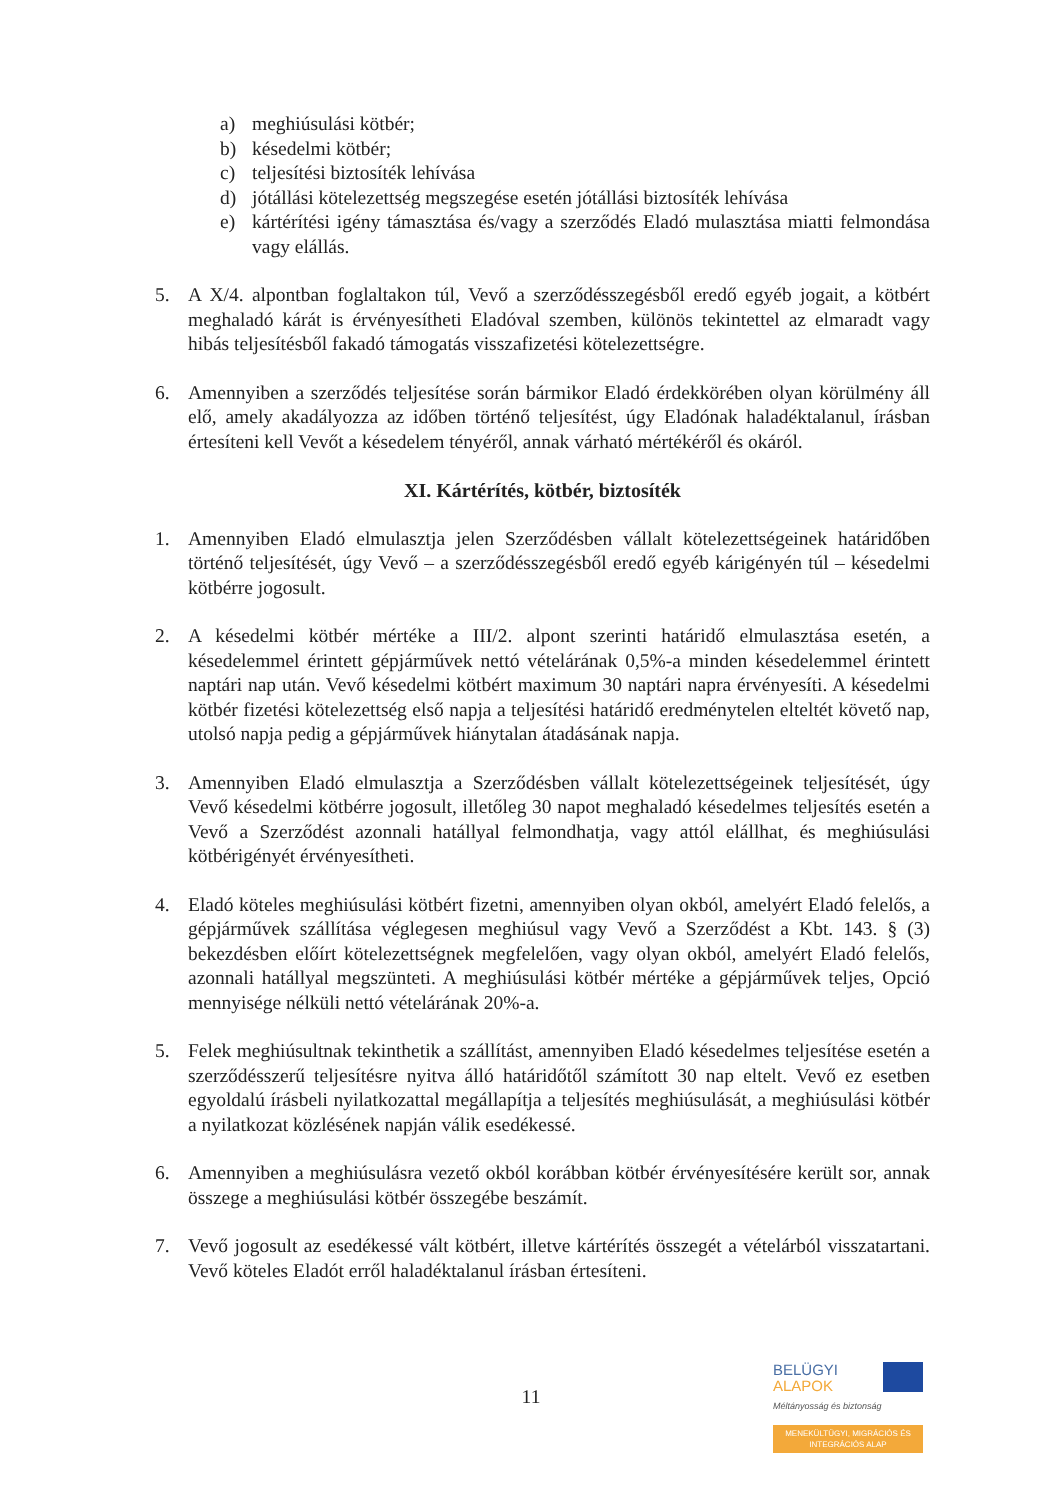a) meghiúsulási kötbér;
b) késedelmi kötbér;
c) teljesítési biztosíték lehívása
d) jótállási kötelezettség megszegése esetén jótállási biztosíték lehívása
e) kártérítési igény támasztása és/vagy a szerződés Eladó mulasztása miatti felmondása vagy elállás.
5. A X/4. alpontban foglaltakon túl, Vevő a szerződésszegésből eredő egyéb jogait, a kötbért meghaladó kárát is érvényesítheti Eladóval szemben, különös tekintettel az elmaradt vagy hibás teljesítésből fakadó támogatás visszafizetési kötelezettségre.
6. Amennyiben a szerződés teljesítése során bármikor Eladó érdekkörében olyan körülmény áll elő, amely akadályozza az időben történő teljesítést, úgy Eladónak haladéktalanul, írásban értesíteni kell Vevőt a késedelem tényéről, annak várható mértékéről és okáról.
XI. Kártérítés, kötbér, biztosíték
1. Amennyiben Eladó elmulasztja jelen Szerződésben vállalt kötelezettségeinek határidőben történő teljesítését, úgy Vevő – a szerződésszegésből eredő egyéb kárigényén túl – késedelmi kötbérre jogosult.
2. A késedelmi kötbér mértéke a III/2. alpont szerinti határidő elmulasztása esetén, a késedelemmel érintett gépjárművek nettó vételárának 0,5%-a minden késedelemmel érintett naptári nap után. Vevő késedelmi kötbért maximum 30 naptári napra érvényesíti. A késedelmi kötbér fizetési kötelezettség első napja a teljesítési határidő eredménytelen elteltét követő nap, utolsó napja pedig a gépjárművek hiánytalan átadásának napja.
3. Amennyiben Eladó elmulasztja a Szerződésben vállalt kötelezettségeinek teljesítését, úgy Vevő késedelmi kötbérre jogosult, illetőleg 30 napot meghaladó késedelmes teljesítés esetén a Vevő a Szerződést azonnali hatállyal felmondhatja, vagy attól elállhat, és meghiúsulási kötbérigényét érvényesítheti.
4. Eladó köteles meghiúsulási kötbért fizetni, amennyiben olyan okból, amelyért Eladó felelős, a gépjárművek szállítása véglegesen meghiúsul vagy Vevő a Szerződést a Kbt. 143. § (3) bekezdésben előírt kötelezettségnek megfelelően, vagy olyan okból, amelyért Eladó felelős, azonnali hatállyal megszünteti. A meghiúsulási kötbér mértéke a gépjárművek teljes, Opció mennyisége nélküli nettó vételárának 20%-a.
5. Felek meghiúsultnak tekinthetik a szállítást, amennyiben Eladó késedelmes teljesítése esetén a szerződésszerű teljesítésre nyitva álló határidőtől számított 30 nap eltelt. Vevő ez esetben egyoldalú írásbeli nyilatkozattal megállapítja a teljesítés meghiúsulását, a meghiúsulási kötbér a nyilatkozat közlésének napján válik esedékessé.
6. Amennyiben a meghiúsulásra vezető okból korábban kötbér érvényesítésére került sor, annak összege a meghiúsulási kötbér összegébe beszámít.
7. Vevő jogosult az esedékessé vált kötbért, illetve kártérítés összegét a vételárból visszatartani. Vevő köteles Eladót erről haladéktalanul írásban értesíteni.
11
BELÜGYI
ALAPOK
Méltányosság és biztonság
MENEKÜLTÜGYI, MIGRÁCIÓS ÉS INTEGRÁCIÓS ALAP